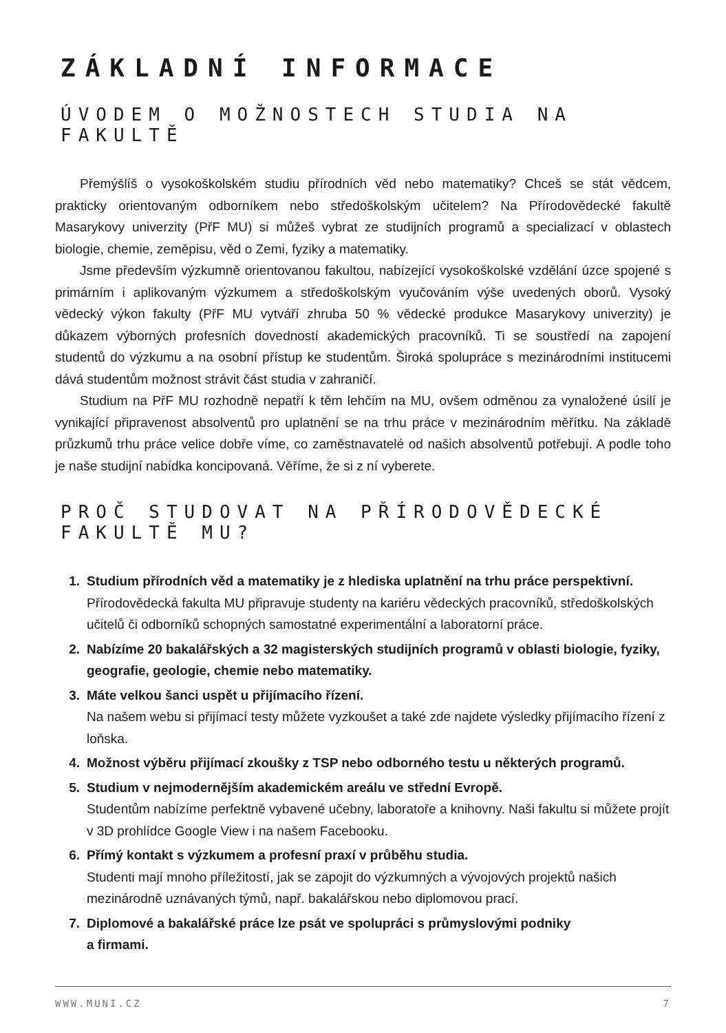ZÁKLADNÍ INFORMACE
ÚVODEM O MOŽNOSTECH STUDIA NA FAKULTĚ
Přemýšlíš o vysokoškolském studiu přírodních věd nebo matematiky? Chceš se stát vědcem, prakticky orientovaným odborníkem nebo středoškolským učitelem? Na Přírodovědecké fakultě Masarykovy univerzity (PřF MU) si můžeš vybrat ze studijních programů a specializací v oblastech biologie, chemie, zeměpisu, věd o Zemi, fyziky a matematiky.
Jsme především výzkumně orientovanou fakultou, nabízející vysokoškolské vzdělání úzce spojené s primárním i aplikovaným výzkumem a středoškolským vyučováním výše uvedených oborů. Vysoký vědecký výkon fakulty (PřF MU vytváří zhruba 50 % vědecké produkce Masarykovy univerzity) je důkazem výborných profesních dovedností akademických pracovníků. Ti se soustředí na zapojení studentů do výzkumu a na osobní přístup ke studentům. Široká spolupráce s mezinárodními institucemi dává studentům možnost strávit část studia v zahraničí.
Studium na PřF MU rozhodně nepatří k těm lehčím na MU, ovšem odměnou za vynaložené úsilí je vynikající připravenost absolventů pro uplatnění se na trhu práce v mezinárodním měřítku. Na základě průzkumů trhu práce velice dobře víme, co zaměstnavatelé od našich absolventů potřebují. A podle toho je naše studijní nabídka koncipovaná. Věříme, že si z ní vyberete.
PROČ STUDOVAT NA PŘÍRODOVĚDECKÉ FAKULTĚ MU?
1. Studium přírodních věd a matematiky je z hlediska uplatnění na trhu práce perspektivní.
Přírodovědecká fakulta MU připravuje studenty na kariéru vědeckých pracovníků, středoškolských učitelů či odborníků schopných samostatné experimentální a laboratorní práce.
2. Nabízíme 20 bakalářských a 32 magisterských studijních programů v oblasti biologie, fyziky, geografie, geologie, chemie nebo matematiky.
3. Máte velkou šanci uspět u přijímacího řízení.
Na našem webu si přijímací testy můžete vyzkoušet a také zde najdete výsledky přijímacího řízení z loňska.
4. Možnost výběru přijímací zkoušky z TSP nebo odborného testu u některých programů.
5. Studium v nejmodernějším akademickém areálu ve střední Evropě.
Studentům nabízíme perfektně vybavené učebny, laboratoře a knihovny. Naši fakultu si můžete projít v 3D prohlídce Google View i na našem Facebooku.
6. Přímý kontakt s výzkumem a profesní praxí v průběhu studia.
Studenti mají mnoho příležitostí, jak se zapojit do výzkumných a vývojových projektů našich mezinárodně uznávaných týmů, např. bakalářskou nebo diplomovou prací.
7. Diplomové a bakalářské práce lze psát ve spolupráci s průmyslovými podniky
a firmami.
WWW.MUNI.CZ 7